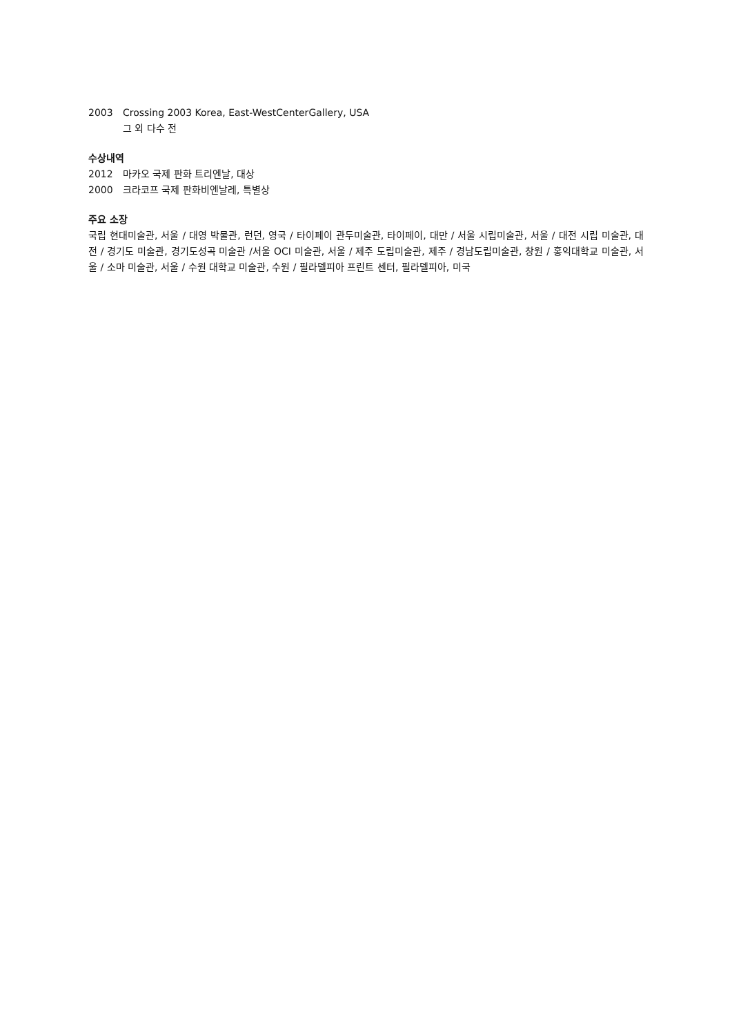2003 Crossing 2003 Korea, East-WestCenterGallery, USA
그 외 다수 전
수상내역
2012 마카오 국제 판화 트리엔날, 대상
2000 크라코프 국제 판화비엔날레, 특별상
주요 소장
국립 현대미술관, 서울 / 대영 박물관, 런던, 영국 / 타이페이 관두미술관, 타이페이, 대만 / 서울 시립미술관, 서울 / 대전 시립 미술관, 대전 / 경기도 미술관, 경기도성곡 미술관 /서울 OCI 미술관, 서울 / 제주 도립미술관, 제주 / 경남도립미술관, 창원 / 홍익대학교 미술관, 서울 / 소마 미술관, 서울 / 수원 대학교 미술관, 수원 / 필라델피아 프린트 센터, 필라델피아, 미국